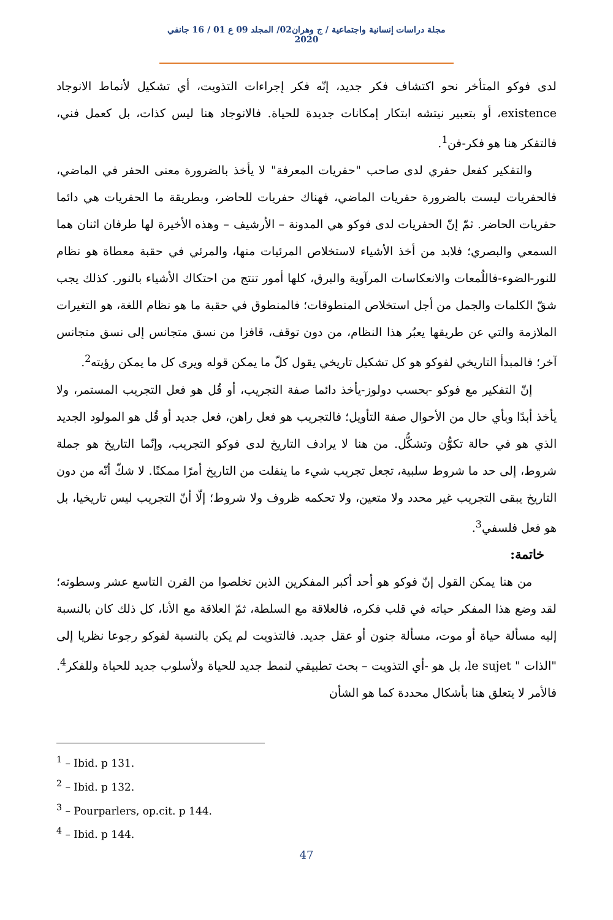مجلة دراسات إنسانية واجتماعية / ج وهران02/ المجلد 09 ع 01 / 16 جانفي 2020
لدى فوكو المتأخر نحو اكتشاف فكر جديد، إنّه فكر إجراءات التذويت، أي تشكيل لأنماط الانوجاد existence، أو بتعبير نيتشه ابتكار إمكانات جديدة للحياة. فالانوجاد هنا ليس كذات، بل كعمل فني، فالتفكر هنا هو فكر-فن<sup>1</sup>.
والتفكير كفعل حفري لدى صاحب "حفريات المعرفة" لا يأخذ بالضرورة معنى الحفر في الماضي، فالحفريات ليست بالضرورة حفريات الماضي، فهناك حفريات للحاضر، وبطريقة ما الحفريات هي دائما حفريات الحاضر. ثمّ إنّ الحفريات لدى فوكو هي المدونة – الأرشيف – وهذه الأخيرة لها طرفان اثنان هما السمعي والبصري؛ فلابد من أخذ الأشياء لاستخلاص المرئيات منها، والمرئي في حقبة معطاة هو نظام للنور-الضوء-فاللُمعات والانعكاسات المرآوية والبرق، كلها أمور تنتج من احتكاك الأشياء بالنور. كذلك يجب شقّ الكلمات والجمل من أجل استخلاص المنطوقات؛ فالمنطوق في حقبة ما هو نظام اللغة، هو التغيرات الملازمة والتي عن طريقها يعبُر هذا النظام، من دون توقف، قافزا من نسق متجانس إلى نسق متجانس آخر؛ فالمبدأ التاريخي لفوكو هو كل تشكيل تاريخي يقول كلّ ما يمكن قوله ويرى كل ما يمكن رؤيته<sup>2</sup>.
إنّ التفكير مع فوكو -بحسب دولوز-يأخذ دائما صفة التجريب، أو قُل هو فعل التجريب المستمر، ولا يأخذ أبدًا وبأي حال من الأحوال صفة التأويل؛ فالتجريب هو فعل راهن، فعل جديد أو قُل هو المولود الجديد الذي هو في حالة تكوُّن وتشكُّل. من هنا لا يرادف التاريخ لدى فوكو التجريب، وإنّما التاريخ هو جملة شروط، إلى حد ما شروط سلبية، تجعل تجريب شيء ما ينفلت من التاريخ أمرًا ممكنًا. لا شكّ أنّه من دون التاريخ يبقى التجريب غير محدد ولا متعين، ولا تحكمه ظروف ولا شروط؛ إلّا أنّ التجريب ليس تاريخيا، بل هو فعل فلسفي<sup>3</sup>.
خاتمة:
من هنا يمكن القول إنّ فوكو هو أحد أكبر المفكرين الذين تخلصوا من القرن التاسع عشر وسطوته؛ لقد وضع هذا المفكر حياته في قلب فكره، فالعلاقة مع السلطة، ثمّ العلاقة مع الأنا، كل ذلك كان بالنسبة إليه مسألة حياة أو موت، مسألة جنون أو عقل جديد. فالتذويت لم يكن بالنسبة لفوكو رجوعا نظريا إلى "الذات " le sujet، بل هو -أي التذويت – بحث تطبيقي لنمط جديد للحياة ولأسلوب جديد للحياة وللفكر<sup>4</sup>. فالأمر لا يتعلق هنا بأشكال محددة كما هو الشأن
<sup>1</sup> – Ibid. p 131.
<sup>2</sup> – Ibid. p 132.
<sup>3</sup> – Pourparlers, op.cit. p 144.
<sup>4</sup> – Ibid. p 144.
47